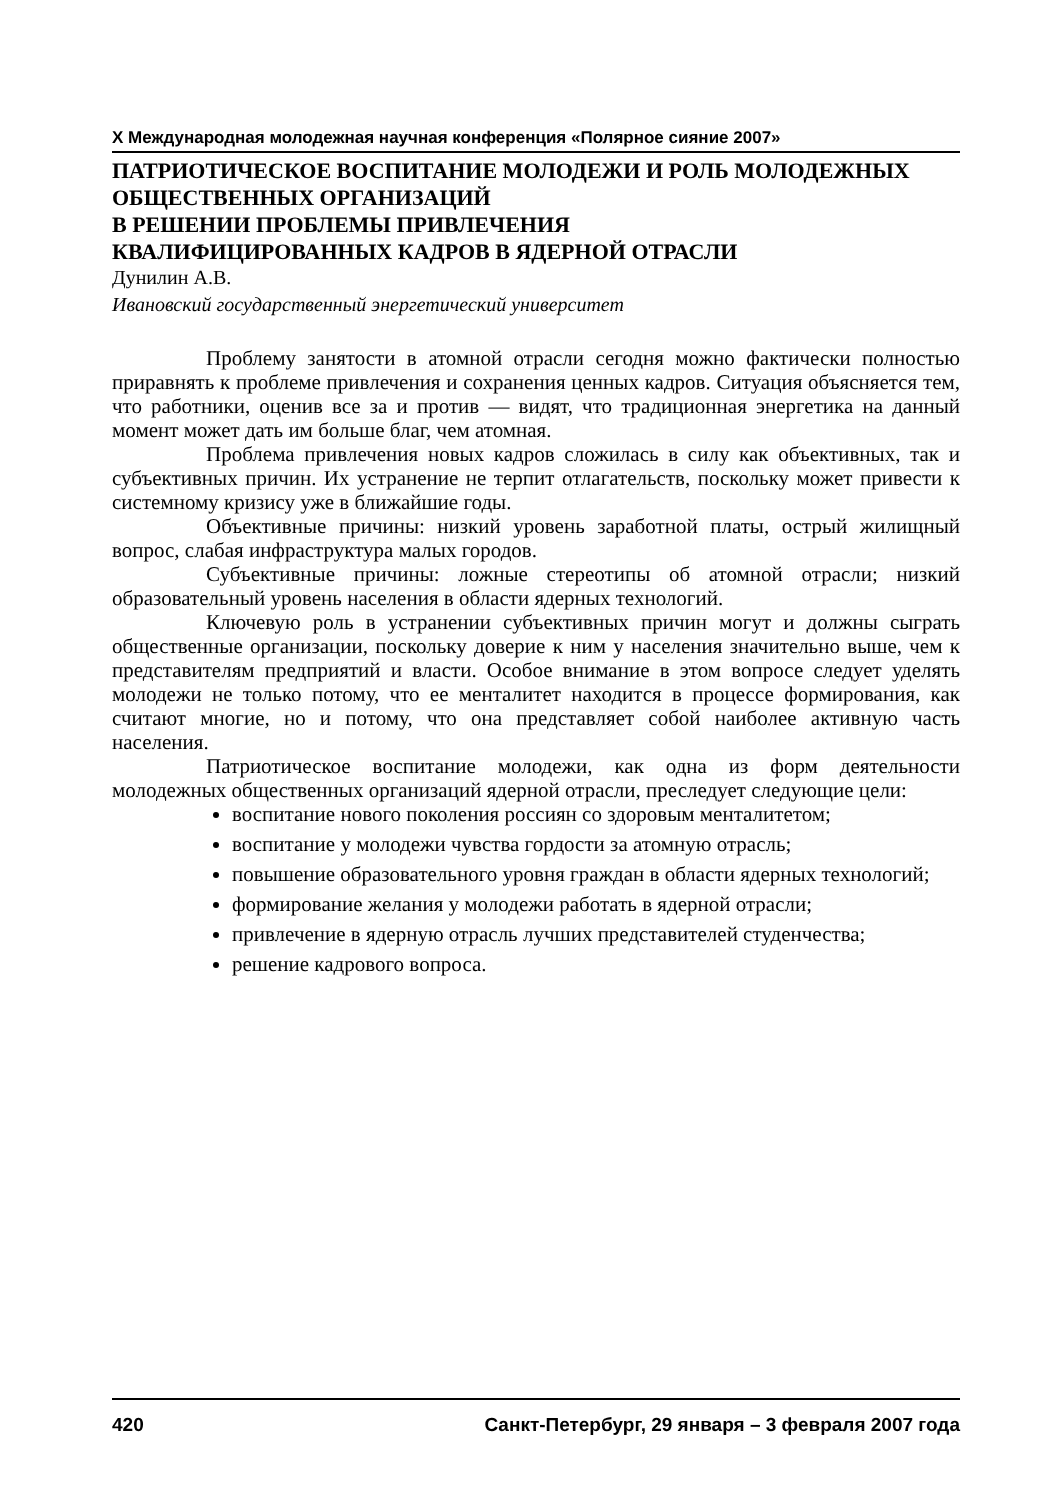X Международная молодежная научная конференция «Полярное сияние 2007»
ПАТРИОТИЧЕСКОЕ ВОСПИТАНИЕ МОЛОДЕЖИ И РОЛЬ МОЛОДЕЖНЫХ ОБЩЕСТВЕННЫХ ОРГАНИЗАЦИЙ
В РЕШЕНИИ ПРОБЛЕМЫ ПРИВЛЕЧЕНИЯ
КВАЛИФИЦИРОВАННЫХ КАДРОВ В ЯДЕРНОЙ ОТРАСЛИ
Дунилин А.В.
Ивановский государственный энергетический университет
Проблему занятости в атомной отрасли сегодня можно фактически полностью приравнять к проблеме привлечения и сохранения ценных кадров. Ситуация объясняется тем, что работники, оценив все за и против — видят, что традиционная энергетика на данный момент может дать им больше благ, чем атомная.
Проблема привлечения новых кадров сложилась в силу как объективных, так и субъективных причин. Их устранение не терпит отлагательств, поскольку может привести к системному кризису уже в ближайшие годы.
Объективные причины: низкий уровень заработной платы, острый жилищный вопрос, слабая инфраструктура малых городов.
Субъективные причины: ложные стереотипы об атомной отрасли; низкий образовательный уровень населения в области ядерных технологий.
Ключевую роль в устранении субъективных причин могут и должны сыграть общественные организации, поскольку доверие к ним у населения значительно выше, чем к представителям предприятий и власти. Особое внимание в этом вопросе следует уделять молодежи не только потому, что ее менталитет находится в процессе формирования, как считают многие, но и потому, что она представляет собой наиболее активную часть населения.
Патриотическое воспитание молодежи, как одна из форм деятельности молодежных общественных организаций ядерной отрасли, преследует следующие цели:
воспитание нового поколения россиян со здоровым менталитетом;
воспитание у молодежи чувства гордости за атомную отрасль;
повышение образовательного уровня граждан в области ядерных технологий;
формирование желания у молодежи работать в ядерной отрасли;
привлечение в ядерную отрасль лучших представителей студенчества;
решение кадрового вопроса.
420 Санкт-Петербург, 29 января – 3 февраля 2007 года